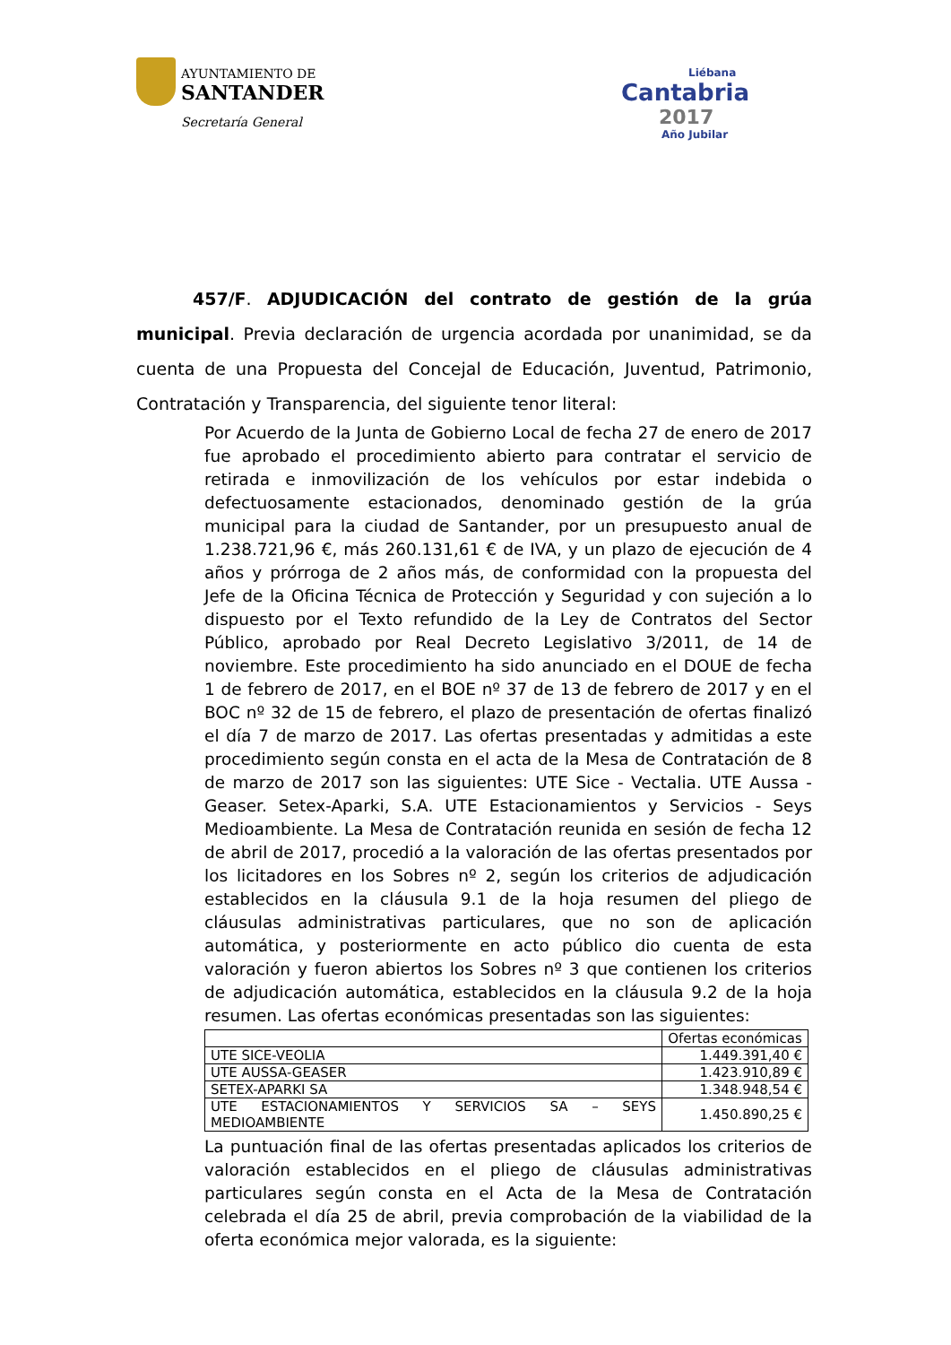AYUNTAMIENTO DE
SANTANDER
Secretaría General
Liébana
Cantabria
2017
Año Jubilar
457/F. ADJUDICACIÓN del contrato de gestión de la grúa municipal. Previa declaración de urgencia acordada por unanimidad, se da cuenta de una Propuesta del Concejal de Educación, Juventud, Patrimonio, Contratación y Transparencia, del siguiente tenor literal:
Por Acuerdo de la Junta de Gobierno Local de fecha 27 de enero de 2017 fue aprobado el procedimiento abierto para contratar el servicio de retirada e inmovilización de los vehículos por estar indebida o defectuosamente estacionados, denominado gestión de la grúa municipal para la ciudad de Santander, por un presupuesto anual de 1.238.721,96 €, más 260.131,61 € de IVA, y un plazo de ejecución de 4 años y prórroga de 2 años más, de conformidad con la propuesta del Jefe de la Oficina Técnica de Protección y Seguridad y con sujeción a lo dispuesto por el Texto refundido de la Ley de Contratos del Sector Público, aprobado por Real Decreto Legislativo 3/2011, de 14 de noviembre. Este procedimiento ha sido anunciado en el DOUE de fecha 1 de febrero de 2017, en el BOE nº 37 de 13 de febrero de 2017 y en el BOC nº 32 de 15 de febrero, el plazo de presentación de ofertas finalizó el día 7 de marzo de 2017. Las ofertas presentadas y admitidas a este procedimiento según consta en el acta de la Mesa de Contratación de 8 de marzo de 2017 son las siguientes: UTE Sice - Vectalia. UTE Aussa - Geaser. Setex-Aparki, S.A. UTE Estacionamientos y Servicios - Seys Medioambiente. La Mesa de Contratación reunida en sesión de fecha 12 de abril de 2017, procedió a la valoración de las ofertas presentados por los licitadores en los Sobres nº 2, según los criterios de adjudicación establecidos en la cláusula 9.1 de la hoja resumen del pliego de cláusulas administrativas particulares, que no son de aplicación automática, y posteriormente en acto público dio cuenta de esta valoración y fueron abiertos los Sobres nº 3 que contienen los criterios de adjudicación automática, establecidos en la cláusula 9.2 de la hoja resumen. Las ofertas económicas presentadas son las siguientes:
| | Ofertas económicas |
| UTE SICE-VEOLIA | 1.449.391,40 € |
| UTE AUSSA-GEASER | 1.423.910,89 € |
| SETEX-APARKI SA | 1.348.948,54 € |
| UTE ESTACIONAMIENTOS Y SERVICIOS SA – SEYS MEDIOAMBIENTE | 1.450.890,25 € |
La puntuación final de las ofertas presentadas aplicados los criterios de valoración establecidos en el pliego de cláusulas administrativas particulares según consta en el Acta de la Mesa de Contratación celebrada el día 25 de abril, previa comprobación de la viabilidad de la oferta económica mejor valorada, es la siguiente: